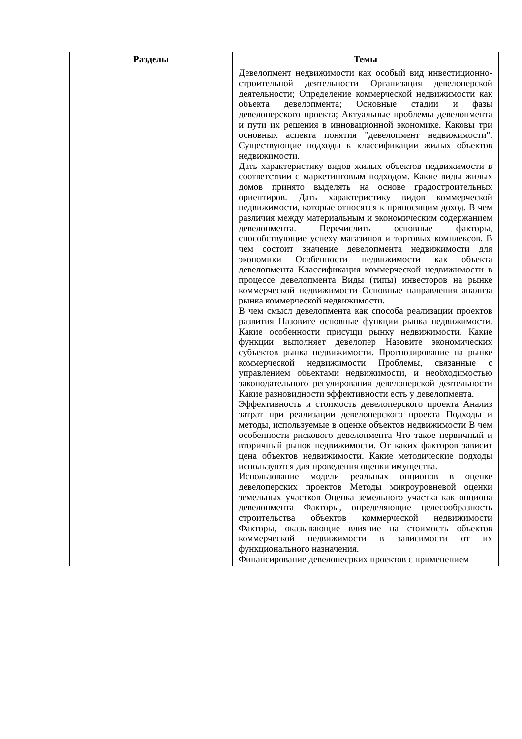| Разделы | Темы |
| --- | --- |
| | Девелопмент недвижимости как особый вид инвестиционно-строительной деятельности Организация девелоперской деятельности; Определение коммерческой недвижимости как объекта девелопмента; Основные стадии и фазы девелоперского проекта; Актуальные проблемы девелопмента и пути их решения в инновационной экономике. Каковы три основных аспекта понятия "девелопмент недвижимости". Существующие подходы к классификации жилых объектов недвижимости. Дать характеристику видов жилых объектов недвижимости в соответствии с маркетинговым подходом. Какие виды жилых домов принято выделять на основе градостроительных ориентиров. Дать характеристику видов коммерческой недвижимости, которые относятся к приносящим доход. В чем различия между материальным и экономическим содержанием девелопмента. Перечислить основные факторы, способствующие успеху магазинов и торговых комплексов. В чем состоит значение девелопмента недвижимости для экономики Особенности недвижимости как объекта девелопмента Классификация коммерческой недвижимости в процессе девелопмента Виды (типы) инвесторов на рынке коммерческой недвижимости Основные направления анализа рынка коммерческой недвижимости. В чем смысл девелопмента как способа реализации проектов развития Назовите основные функции рынка недвижимости. Какие особенности присущи рынку недвижимости. Какие функции выполняет девелопер Назовите экономических субъектов рынка недвижимости. Прогнозирование на рынке коммерческой недвижимости Проблемы, связанные с управлением объектами недвижимости, и необходимостью законодательного регулирования девелоперской деятельности Какие разновидности эффективности есть у девелопмента. Эффективность и стоимость девелоперского проекта Анализ затрат при реализации девелоперского проекта Подходы и методы, используемые в оценке объектов недвижимости В чем особенности рискового девелопмента Что такое первичный и вторичный рынок недвижимости. От каких факторов зависит цена объектов недвижимости. Какие методические подходы используются для проведения оценки имущества. Использование модели реальных опционов в оценке девелоперских проектов Методы микроуровневой оценки земельных участков Оценка земельного участка как опциона девелопмента Факторы, определяющие целесообразность строительства объектов коммерческой недвижимости Факторы, оказывающие влияние на стоимость объектов коммерческой недвижимости в зависимости от их функционального назначения. Финансирование девелопесрких проектов с применением |